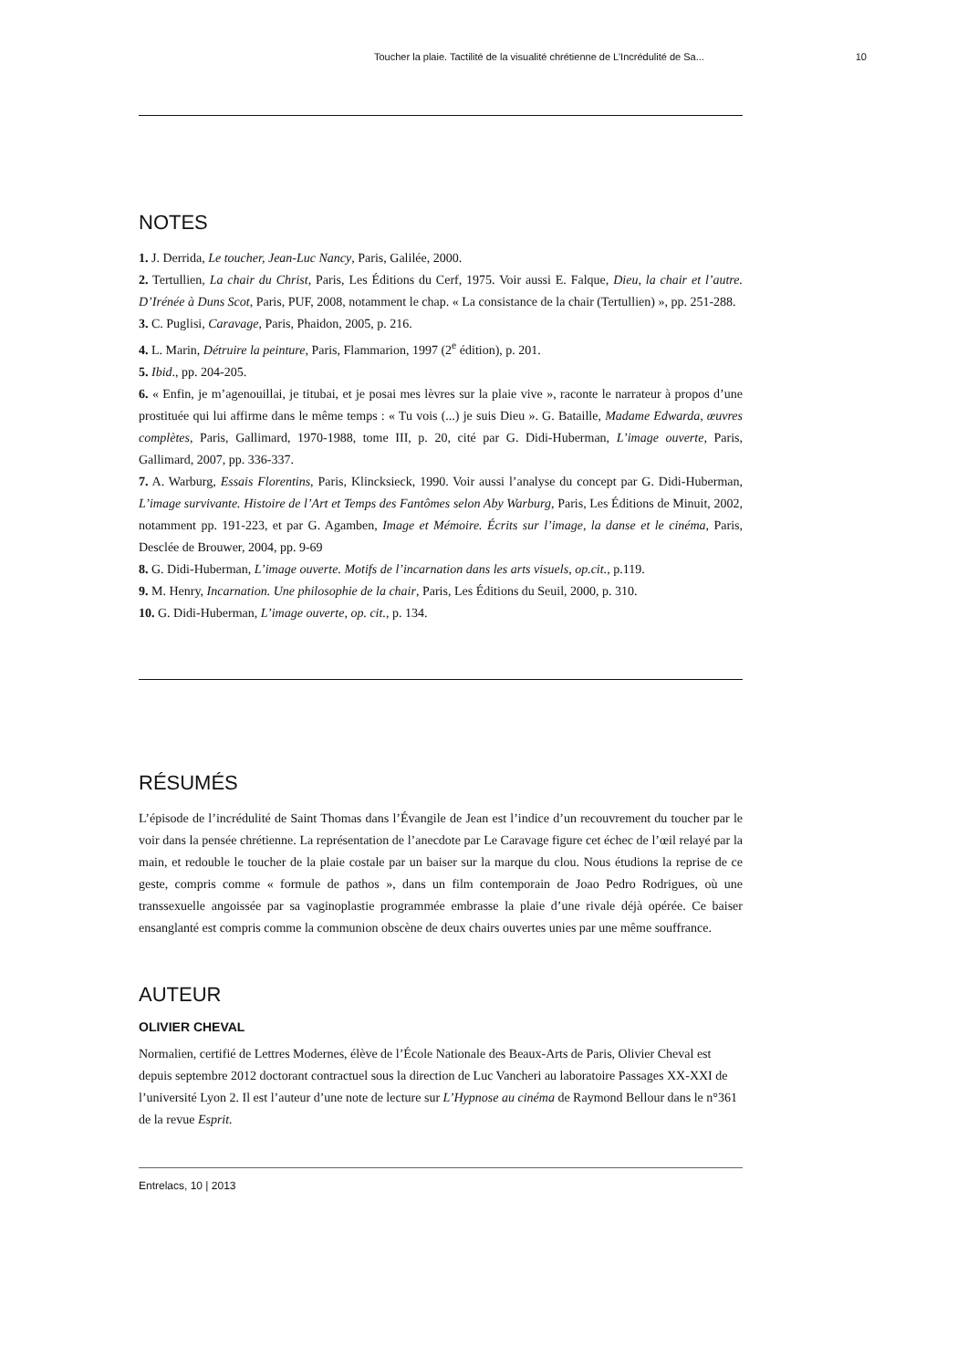Toucher la plaie. Tactilité de la visualité chrétienne de L’Incrédulité de Sa... 10
NOTES
1. J. Derrida, Le toucher, Jean-Luc Nancy, Paris, Galilée, 2000.
2. Tertullien, La chair du Christ, Paris, Les Éditions du Cerf, 1975. Voir aussi E. Falque, Dieu, la chair et l’autre. D’Irénée à Duns Scot, Paris, PUF, 2008, notamment le chap. « La consistance de la chair (Tertullien) », pp. 251-288.
3. C. Puglisi, Caravage, Paris, Phaidon, 2005, p. 216.
4. L. Marin, Détruire la peinture, Paris, Flammarion, 1997 (2<sup>e</sup> édition), p. 201.
5. Ibid., pp. 204-205.
6. « Enfin, je m’agenouillai, je titubai, et je posai mes lèvres sur la plaie vive », raconte le narrateur à propos d’une prostituée qui lui affirme dans le même temps : « Tu vois (...) je suis Dieu ». G. Bataille, Madame Edwarda, œuvres complètes, Paris, Gallimard, 1970-1988, tome III, p. 20, cité par G. Didi-Huberman, L’image ouverte, Paris, Gallimard, 2007, pp. 336-337.
7. A. Warburg, Essais Florentins, Paris, Klincksieck, 1990. Voir aussi l’analyse du concept par G. Didi-Huberman, L’image survivante. Histoire de l’Art et Temps des Fantômes selon Aby Warburg, Paris, Les Éditions de Minuit, 2002, notamment pp. 191-223, et par G. Agamben, Image et Mémoire. Écrits sur l’image, la danse et le cinéma, Paris, Desclée de Brouwer, 2004, pp. 9-69
8. G. Didi-Huberman, L’image ouverte. Motifs de l’incarnation dans les arts visuels, op.cit., p.119.
9. M. Henry, Incarnation. Une philosophie de la chair, Paris, Les Éditions du Seuil, 2000, p. 310.
10. G. Didi-Huberman, L’image ouverte, op. cit., p. 134.
RÉSUMÉS
L’épisode de l’incrédulité de Saint Thomas dans l’Évangile de Jean est l’indice d’un recouvrement du toucher par le voir dans la pensée chrétienne. La représentation de l’anecdote par Le Caravage figure cet échec de l’œil relayé par la main, et redouble le toucher de la plaie costale par un baiser sur la marque du clou. Nous étudions la reprise de ce geste, compris comme « formule de pathos », dans un film contemporain de Joao Pedro Rodrigues, où une transsexuelle angoissée par sa vaginoplastie programmée embrasse la plaie d’une rivale déjà opérée. Ce baiser ensanglanté est compris comme la communion obscène de deux chairs ouvertes unies par une même souffrance.
AUTEUR
OLIVIER CHEVAL
Normalien, certifié de Lettres Modernes, élève de l’École Nationale des Beaux-Arts de Paris, Olivier Cheval est depuis septembre 2012 doctorant contractuel sous la direction de Luc Vancheri au laboratoire Passages XX-XXI de l’université Lyon 2. Il est l’auteur d’une note de lecture sur L’Hypnose au cinéma de Raymond Bellour dans le n°361 de la revue Esprit.
Entrelacs, 10 | 2013